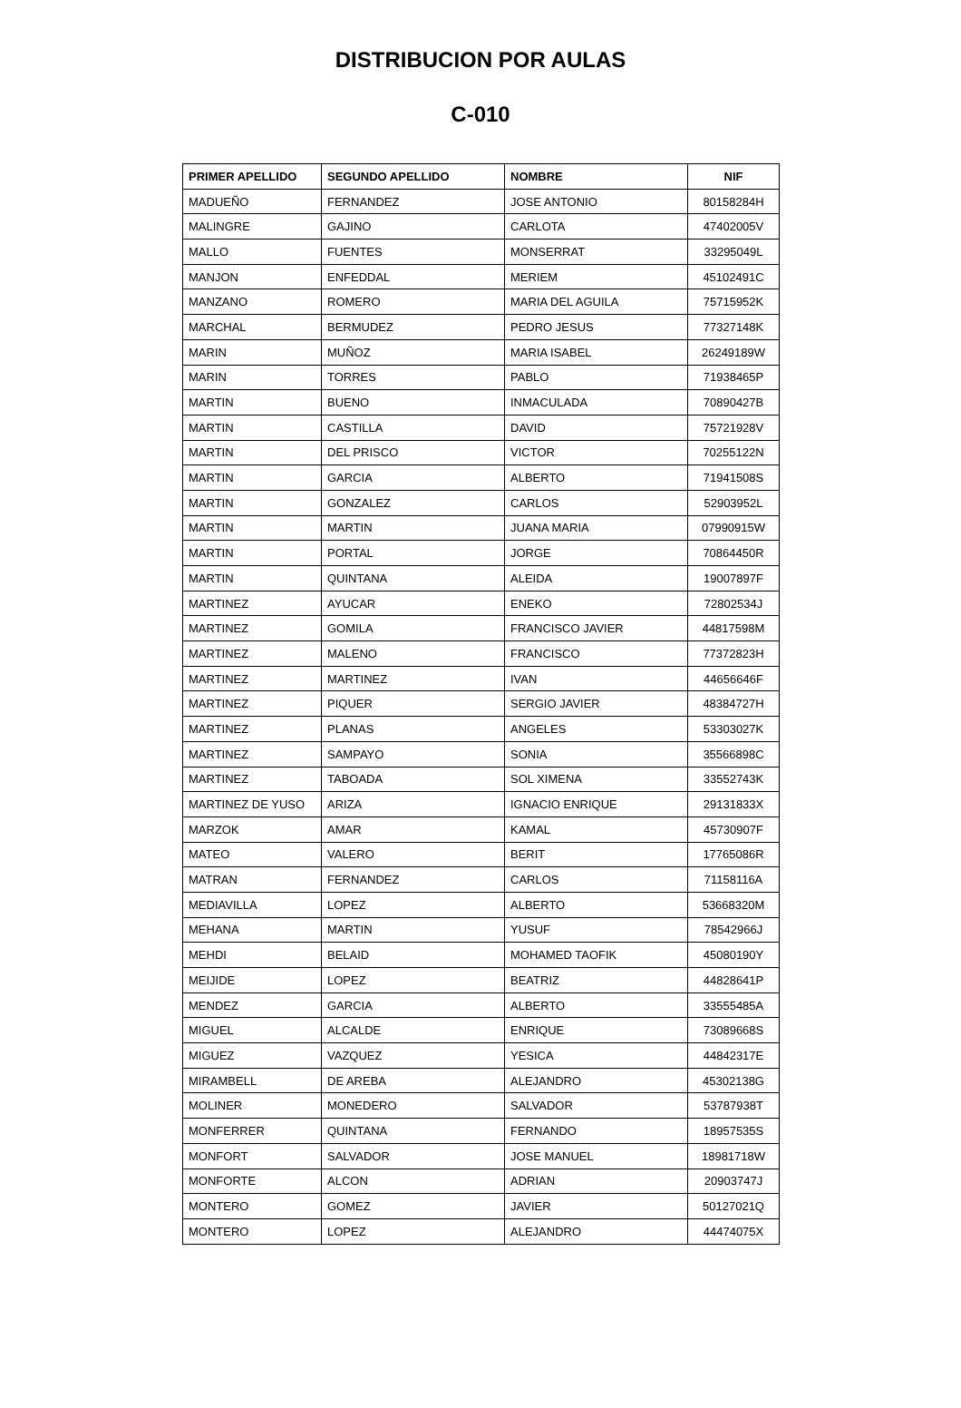DISTRIBUCION POR AULAS
C-010
| PRIMER APELLIDO | SEGUNDO APELLIDO | NOMBRE | NIF |
| --- | --- | --- | --- |
| MADUEÑO | FERNANDEZ | JOSE ANTONIO | 80158284H |
| MALINGRE | GAJINO | CARLOTA | 47402005V |
| MALLO | FUENTES | MONSERRAT | 33295049L |
| MANJON | ENFEDDAL | MERIEM | 45102491C |
| MANZANO | ROMERO | MARIA DEL AGUILA | 75715952K |
| MARCHAL | BERMUDEZ | PEDRO JESUS | 77327148K |
| MARIN | MUÑOZ | MARIA ISABEL | 26249189W |
| MARIN | TORRES | PABLO | 71938465P |
| MARTIN | BUENO | INMACULADA | 70890427B |
| MARTIN | CASTILLA | DAVID | 75721928V |
| MARTIN | DEL PRISCO | VICTOR | 70255122N |
| MARTIN | GARCIA | ALBERTO | 71941508S |
| MARTIN | GONZALEZ | CARLOS | 52903952L |
| MARTIN | MARTIN | JUANA MARIA | 07990915W |
| MARTIN | PORTAL | JORGE | 70864450R |
| MARTIN | QUINTANA | ALEIDA | 19007897F |
| MARTINEZ | AYUCAR | ENEKO | 72802534J |
| MARTINEZ | GOMILA | FRANCISCO JAVIER | 44817598M |
| MARTINEZ | MALENO | FRANCISCO | 77372823H |
| MARTINEZ | MARTINEZ | IVAN | 44656646F |
| MARTINEZ | PIQUER | SERGIO JAVIER | 48384727H |
| MARTINEZ | PLANAS | ANGELES | 53303027K |
| MARTINEZ | SAMPAYO | SONIA | 35566898C |
| MARTINEZ | TABOADA | SOL XIMENA | 33552743K |
| MARTINEZ DE YUSO | ARIZA | IGNACIO ENRIQUE | 29131833X |
| MARZOK | AMAR | KAMAL | 45730907F |
| MATEO | VALERO | BERIT | 17765086R |
| MATRAN | FERNANDEZ | CARLOS | 71158116A |
| MEDIAVILLA | LOPEZ | ALBERTO | 53668320M |
| MEHANA | MARTIN | YUSUF | 78542966J |
| MEHDI | BELAID | MOHAMED TAOFIK | 45080190Y |
| MEIJIDE | LOPEZ | BEATRIZ | 44828641P |
| MENDEZ | GARCIA | ALBERTO | 33555485A |
| MIGUEL | ALCALDE | ENRIQUE | 73089668S |
| MIGUEZ | VAZQUEZ | YESICA | 44842317E |
| MIRAMBELL | DE AREBA | ALEJANDRO | 45302138G |
| MOLINER | MONEDERO | SALVADOR | 53787938T |
| MONFERRER | QUINTANA | FERNANDO | 18957535S |
| MONFORT | SALVADOR | JOSE MANUEL | 18981718W |
| MONFORTE | ALCON | ADRIAN | 20903747J |
| MONTERO | GOMEZ | JAVIER | 50127021Q |
| MONTERO | LOPEZ | ALEJANDRO | 44474075X |